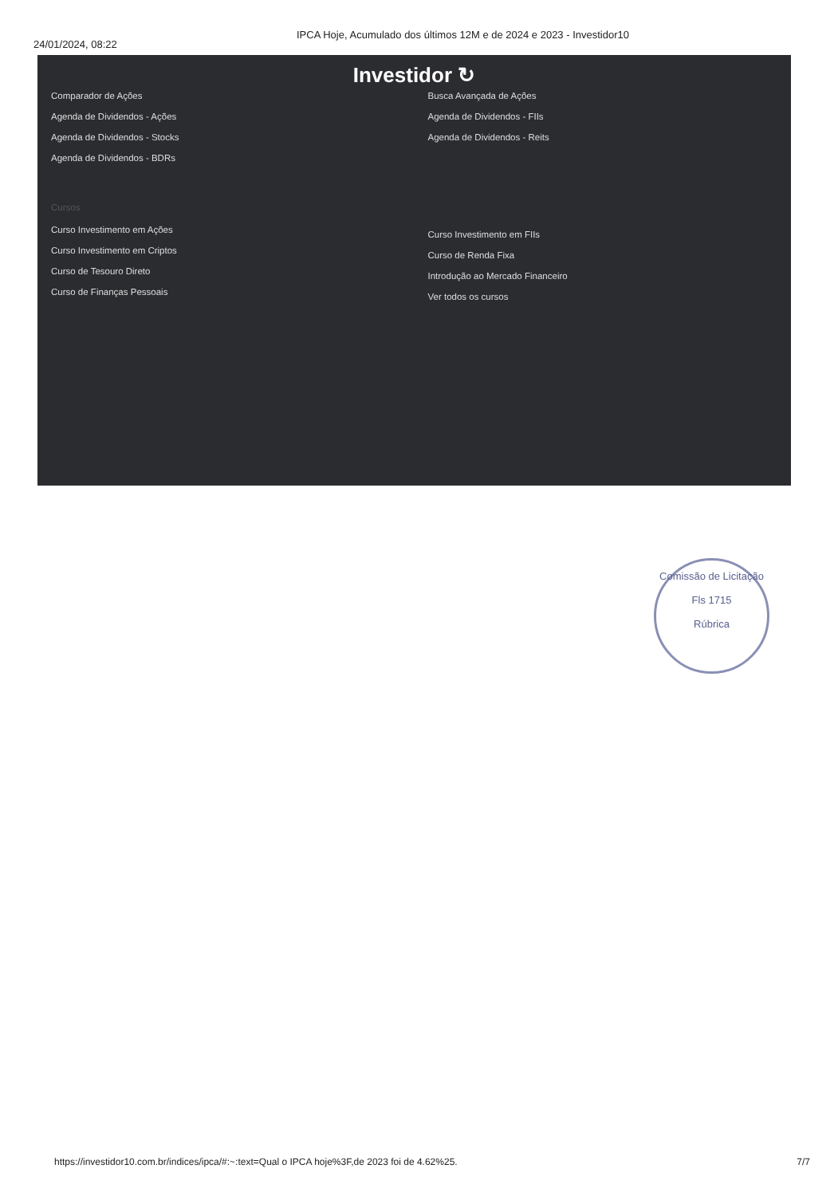24/01/2024, 08:22
IPCA Hoje, Acumulado dos últimos 12M e de 2024 e 2023 - Investidor10
Investidor ↻
Comparador de Ações
Agenda de Dividendos - Ações
Agenda de Dividendos - Stocks
Agenda de Dividendos - BDRs
Cursos
Curso Investimento em Ações
Curso Investimento em Criptos
Curso de Tesouro Direto
Curso de Finanças Pessoais
Busca Avançada de Ações
Agenda de Dividendos - FIIs
Agenda de Dividendos - Reits
Curso Investimento em FIIs
Curso de Renda Fixa
Introdução ao Mercado Financeiro
Ver todos os cursos
Comissão de Licitação
Fls 1715
Rúbrica
https://investidor10.com.br/indices/ipca/#:~:text=Qual o IPCA hoje%3F,de 2023 foi de 4.62%25. 7/7